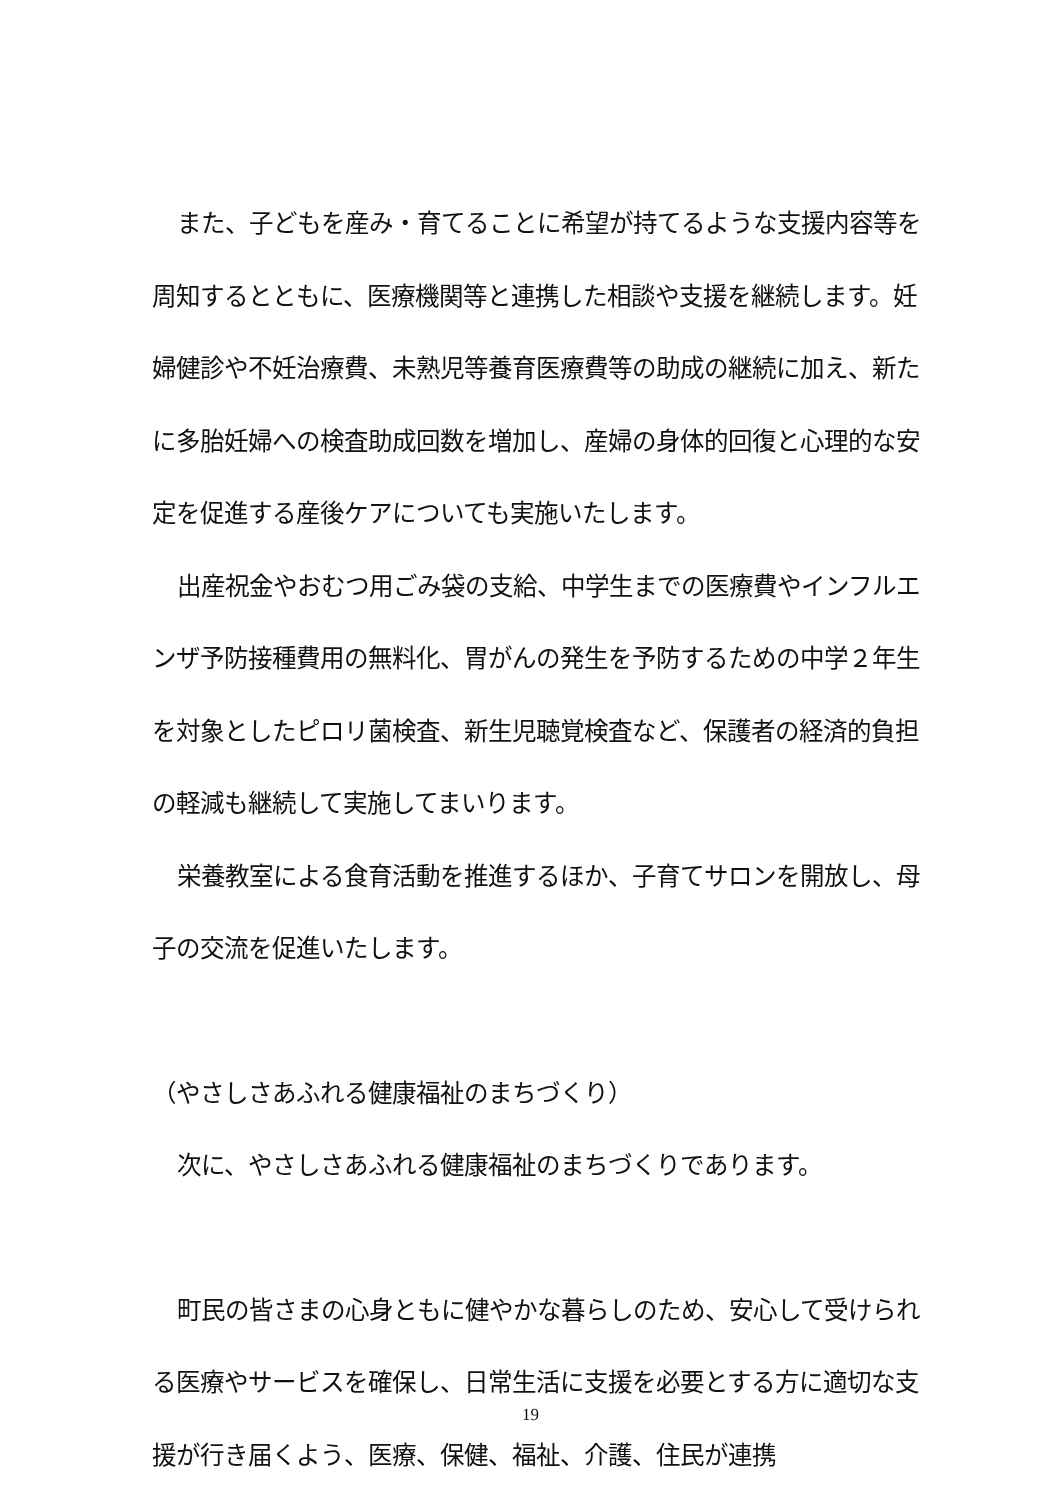また、子どもを産み・育てることに希望が持てるような支援内容等を周知するとともに、医療機関等と連携した相談や支援を継続します。妊婦健診や不妊治療費、未熟児等養育医療費等の助成の継続に加え、新たに多胎妊婦への検査助成回数を増加し、産婦の身体的回復と心理的な安定を促進する産後ケアについても実施いたします。
出産祝金やおむつ用ごみ袋の支給、中学生までの医療費やインフルエンザ予防接種費用の無料化、胃がんの発生を予防するための中学２年生を対象としたピロリ菌検査、新生児聴覚検査など、保護者の経済的負担の軽減も継続して実施してまいります。
栄養教室による食育活動を推進するほか、子育てサロンを開放し、母子の交流を促進いたします。
（やさしさあふれる健康福祉のまちづくり）
次に、やさしさあふれる健康福祉のまちづくりであります。
町民の皆さまの心身ともに健やかな暮らしのため、安心して受けられる医療やサービスを確保し、日常生活に支援を必要とする方に適切な支援が行き届くよう、医療、保健、福祉、介護、住民が連携
19